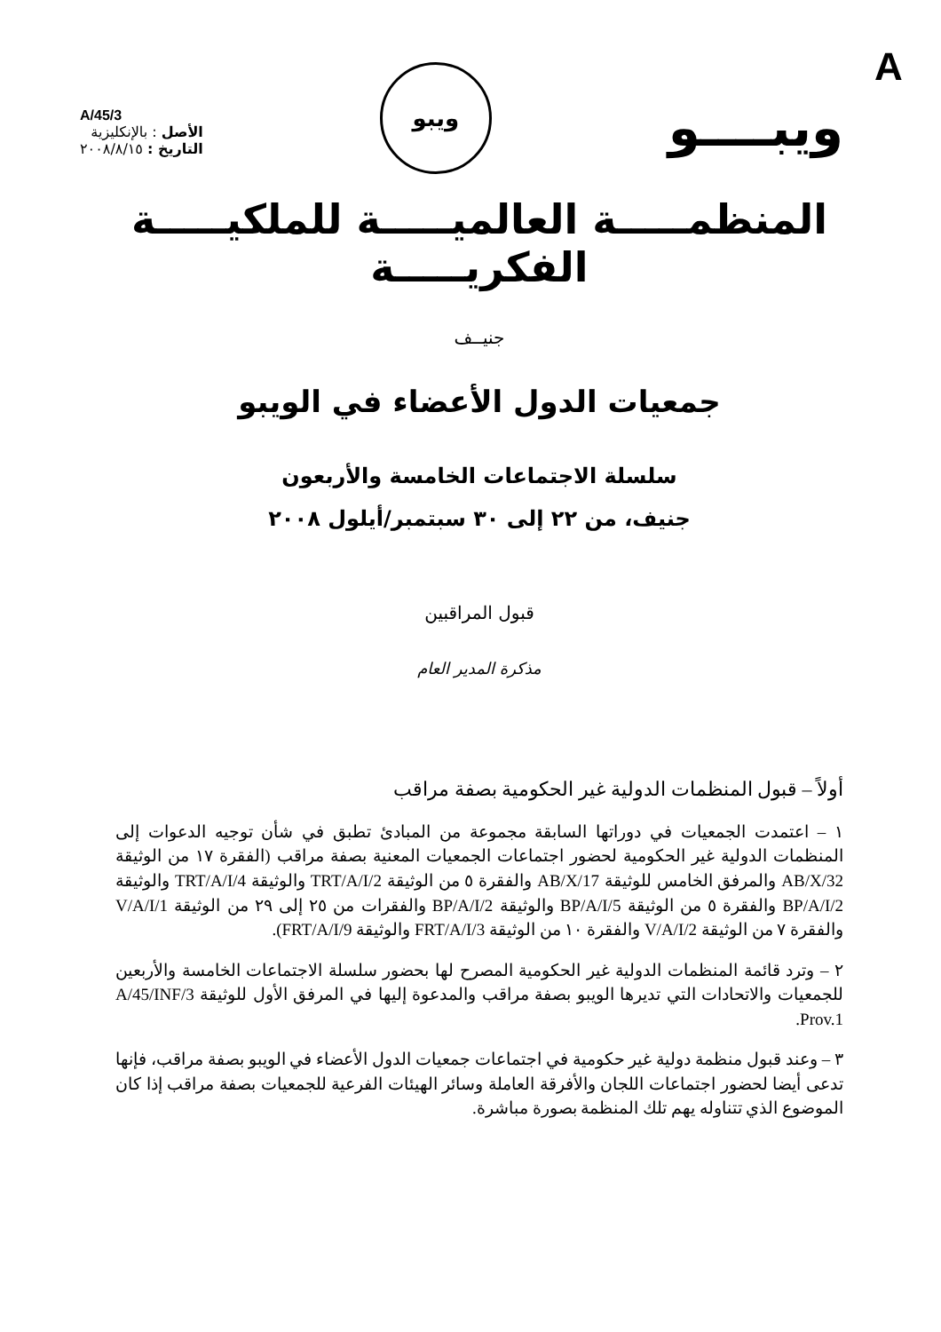A
ويبــــو
ويبو
A/45/3
الأصل : بالإنكليزية
التاريخ : ٢٠٠٨/٨/١٥
المنظمـــــة العالميـــــة للملكيـــــة الفكريـــــة
جنيــف
جمعيات الدول الأعضاء في الويبو
سلسلة الاجتماعات الخامسة والأربعون
جنيف، من ٢٢ إلى ٣٠ سبتمبر/أيلول ٢٠٠٨
قبول المراقبين
مذكرة المدير العام
أولاً – قبول المنظمات الدولية غير الحكومية بصفة مراقب
١ – اعتمدت الجمعيات في دوراتها السابقة مجموعة من المبادئ تطبق في شأن توجيه الدعوات إلى المنظمات الدولية غير الحكومية لحضور اجتماعات الجمعيات المعنية بصفة مراقب (الفقرة ١٧ من الوثيقة AB/X/32 والمرفق الخامس للوثيقة AB/X/17 والفقرة ٥ من الوثيقة TRT/A/I/2 والوثيقة TRT/A/I/4 والوثيقة BP/A/I/2 والفقرة ٥ من الوثيقة BP/A/I/5 والوثيقة BP/A/I/2 والفقرات من ٢٥ إلى ٢٩ من الوثيقة V/A/I/1 والفقرة ٧ من الوثيقة V/A/I/2 والفقرة ١٠ من الوثيقة FRT/A/I/3 والوثيقة FRT/A/I/9).
٢ – وترد قائمة المنظمات الدولية غير الحكومية المصرح لها بحضور سلسلة الاجتماعات الخامسة والأربعين للجمعيات والاتحادات التي تديرها الويبو بصفة مراقب والمدعوة إليها في المرفق الأول للوثيقة A/45/INF/3 Prov.1.
٣ – وعند قبول منظمة دولية غير حكومية في اجتماعات جمعيات الدول الأعضاء في الويبو بصفة مراقب، فإنها تدعى أيضا لحضور اجتماعات اللجان والأفرقة العاملة وسائر الهيئات الفرعية للجمعيات بصفة مراقب إذا كان الموضوع الذي تتناوله يهم تلك المنظمة بصورة مباشرة.